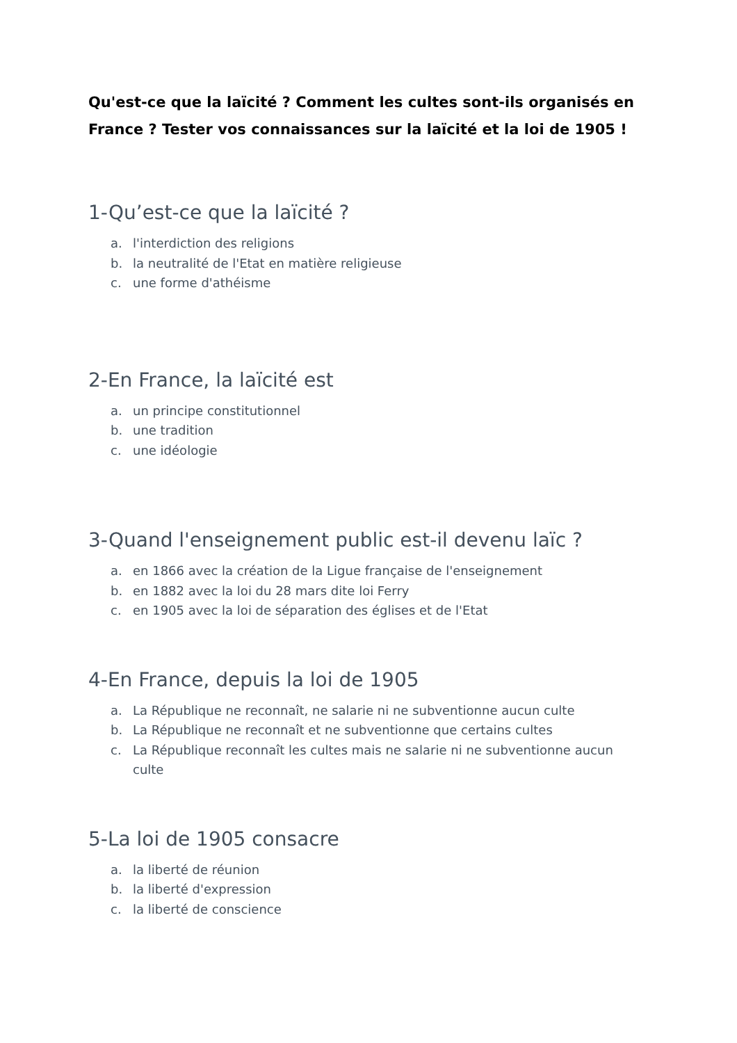Qu'est-ce que la laïcité ? Comment les cultes sont-ils organisés en France ? Tester vos connaissances sur la laïcité et la loi de 1905 !
1-Qu’est-ce que la laïcité ?
a. l'interdiction des religions
b. la neutralité de l'Etat en matière religieuse
c. une forme d'athéisme
2-En France, la laïcité est
a. un principe constitutionnel
b. une tradition
c. une idéologie
3-Quand l'enseignement public est-il devenu laïc ?
a. en 1866 avec la création de la Ligue française de l'enseignement
b. en 1882 avec la loi du 28 mars dite loi Ferry
c. en 1905 avec la loi de séparation des églises et de l'Etat
4-En France, depuis la loi de 1905
a. La République ne reconnaît, ne salarie ni ne subventionne aucun culte
b. La République ne reconnaît et ne subventionne que certains cultes
c. La République reconnaît les cultes mais ne salarie ni ne subventionne aucun culte
5-La loi de 1905 consacre
a. la liberté de réunion
b. la liberté d'expression
c. la liberté de conscience